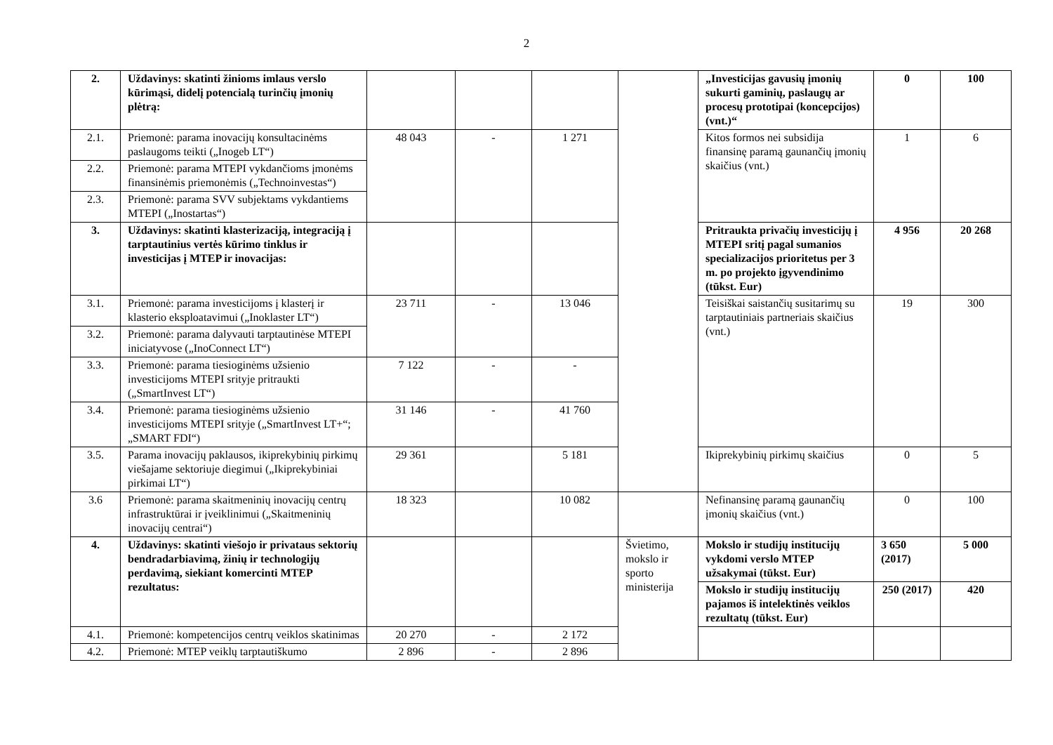2
| 2. | Uždavinys: skatinti žinioms imlaus verslo kūrimąsi, didelį potencialą turinčių įmonių plėtrą: | | | | | „Investicijas gavusių įmonių sukurti gaminių, paslaugų ar procesų prototipai (koncepcijos) (vnt.)“ | 0 | 100 |
| 2.1. | Priemonė: parama inovacijų konsultacinėms paslaugoms teikti („Inogeb LT“) | 48 043 | - | 1 271 | | Kitos formos nei subsidija finansinę paramą gaunančių įmonių skaičius (vnt.) | 1 | 6 |
| 2.2. | Priemonė: parama MTEPI vykdančioms įmonėms finansinėmis priemonėmis („Technoinvestas“) | | | | | | | |
| 2.3. | Priemonė: parama SVV subjektams vykdantiems MTEPI („Inostartas“) | | | | | | | |
| 3. | Uždavinys: skatinti klasterizaciją, integraciją į tarptautinius vertės kūrimo tinklus ir investicijas į MTEP ir inovacijas: | | | | | Pritraukta privačių investicijų į MTEPI sritį pagal sumanios specializacijos prioritetus per 3 m. po projekto įgyvendinimo (tūkst. Eur) | 4 956 | 20 268 |
| 3.1. | Priemonė: parama investicijoms į klasterį ir klasterio eksploatavimui („Inoklaster LT“) | 23 711 | - | 13 046 | | Teisiškai saistančių susitarimų su tarptautiniais partneriais skaičius (vnt.) | 19 | 300 |
| 3.2. | Priemonė: parama dalyvauti tarptautinėse MTEPI iniciatyvose („InoConnect LT“) | | | | | | | |
| 3.3. | Priemonė: parama tiesioginėms užsienio investicijoms MTEPI srityje pritraukti („SmartInvest LT“) | 7 122 | - | - | | | | |
| 3.4. | Priemonė: parama tiesioginėms užsienio investicijoms MTEPI srityje („SmartInvest LT+“; „SMART FDI“) | 31 146 | - | 41 760 | | | | |
| 3.5. | Parama inovacijų paklausos, ikiprekybinių pirkimų viešajame sektoriuje diegimui („Ikiprekybiniai pirkimai LT“) | 29 361 | | 5 181 | | Ikiprekybinių pirkimų skaičius | 0 | 5 |
| 3.6 | Priemonė: parama skaitmeninių inovacijų centrų infrastruktūrai ir įveiklinimui („Skaitmeninių inovacijų centrai“) | 18 323 | | 10 082 | | Nefinansinę paramą gaunančių įmonių skaičius (vnt.) | 0 | 100 |
| 4. | Uždavinys: skatinti viešojo ir privataus sektorių bendradarbiavimą, žinių ir technologijų perdavimą, siekiant komercinti MTEP rezultatus: | | | | Švietimo, mokslo ir sporto ministerija | Mokslo ir studijų institucijų vykdomi verslo MTEP užsakymai (tūkst. Eur) | 3 650 (2017) | 5 000 |
| | | | | | | Mokslo ir studijų institucijų pajamos iš intelektinės veiklos rezultatų (tūkst. Eur) | 250 (2017) | 420 |
| 4.1. | Priemonė: kompetencijos centrų veiklos skatinimas | 20 270 | - | 2 172 | | | | |
| 4.2. | Priemonė: MTEP veiklų tarptautiškumo | 2 896 | - | 2 896 | | | | |